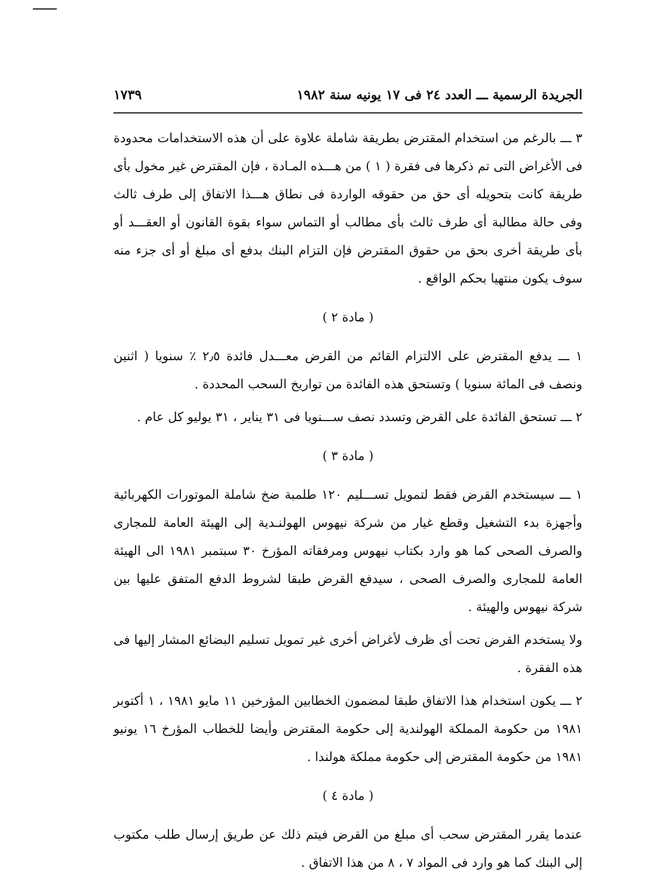الجريدة الرسمية ـــ العدد ٢٤ فى ١٧ يونيه سنة ١٩٨٢ ١٧٣٩
٣ ـــ بالرغم من استخدام المقترض بطريقة شاملة علاوة على أن هذه الاستخدامات محدودة فى الأغراض التى تم ذكرها فى فقرة ( ١ ) من هـــذه المـادة ، فإن المقترض غير مخول بأى طريقة كانت بتحويله أى حق من حقوقه الواردة فى نطاق هـــذا الاتفاق إلى طرف ثالث وفى حالة مطالبة أى طرف ثالث بأى مطالب أو التماس سواء بقوة القانون أو العقـــد أو بأى طريقة أخرى بحق من حقوق المقترض فإن التزام البنك بدفع أى مبلغ أو أى جزء منه سوف يكون منتهيا بحكم الواقع .
( مادة ٢ )
١ ـــ يدفع المقترض على الالتزام القائم من القرض معـــدل فائدة ٢٫٥ ٪ سنويا ( اثنين ونصف فى المائة سنويا ) وتستحق هذه الفائدة من تواريخ السحب المحددة .
٢ ـــ تستحق الفائدة على القرض وتسدد نصف ســـنويا فى ٣١ يناير ، ٣١ يوليو كل عام .
( مادة ٣ )
١ ـــ سيستخدم القرض فقط لتمويل تســـليم ١٢٠ طلمبة ضخ شاملة الموتورات الكهربائية وأجهزة بدء التشغيل وقطع غيار من شركة نيهوس الهولنـدية إلى الهيئة العامة للمجارى والصرف الصحى كما هو وارد بكتاب نيهوس ومرفقاته المؤرخ ٣٠ سبتمبر ١٩٨١ الى الهيئة العامة للمجارى والصرف الصحى ، سيدفع القرض طبقا لشروط الدفع المتفق عليها بين شركة نيهوس والهيئة .
ولا يستخدم القرض تحت أى ظرف لأغراض أخرى غير تمويل تسليم البضائع المشار إليها فى هذه الفقرة .
٢ ـــ يكون استخدام هذا الاتفاق طبقا لمضمون الخطابين المؤرخين ١١ مايو ١٩٨١ ، ١ أكتوبر ١٩٨١ من حكومة المملكة الهولندية إلى حكومة المقترض وأيضا للخطاب المؤرخ ١٦ يونيو ١٩٨١ من حكومة المقترض إلى حكومة مملكة هولندا .
( مادة ٤ )
عندما يقرر المقترض سحب أى مبلغ من القرض فيتم ذلك عن طريق إرسال طلب مكتوب إلى البنك كما هو وارد فى المواد ٧ ، ٨ من هذا الاتفاق .